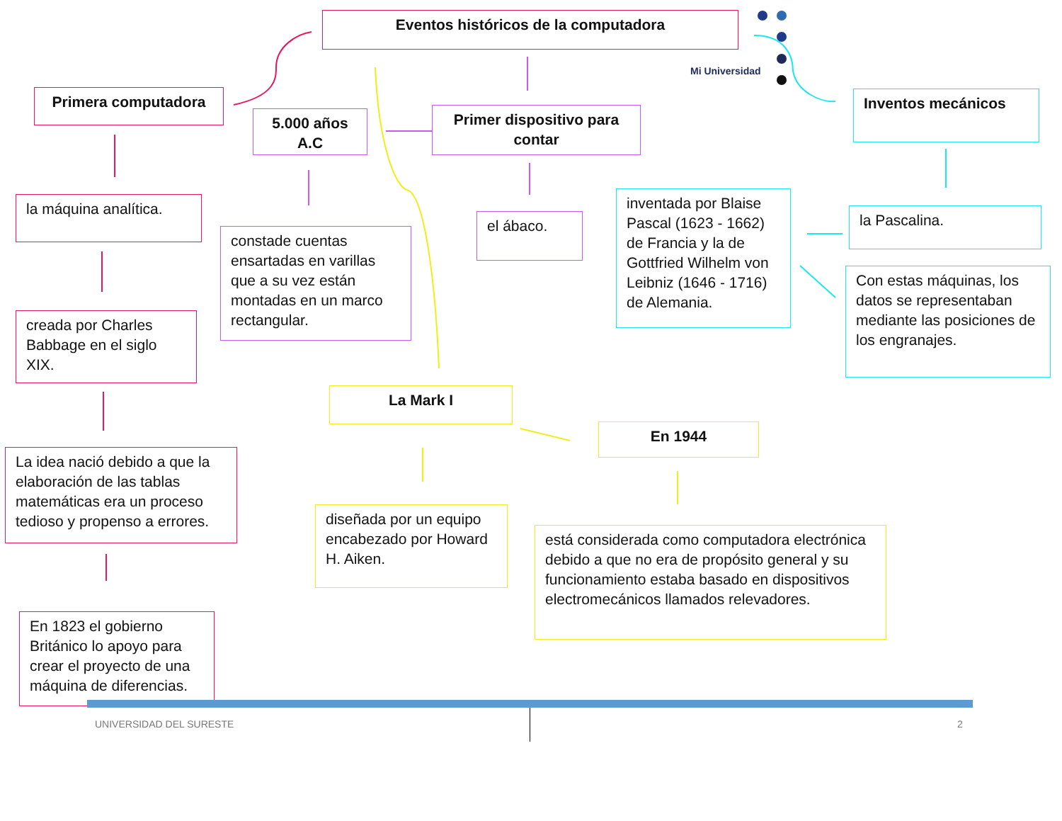Mi Universidad
Eventos históricos de la computadora
Primera computadora
5.000 años A.C
Primer dispositivo para contar
Inventos mecánicos
la máquina analítica.
constade cuentas ensartadas en varillas que a su vez están montadas en un marco rectangular.
el ábaco.
inventada por Blaise Pascal (1623 - 1662) de Francia y la de Gottfried Wilhelm von Leibniz (1646 - 1716) de Alemania.
la Pascalina.
Con estas máquinas, los datos se representaban mediante las posiciones de los engranajes.
creada por Charles Babbage en el siglo XIX.
La Mark I
En 1944
La idea nació debido a que la elaboración de las tablas matemáticas era un proceso tedioso y propenso a errores.
diseñada por un equipo encabezado por Howard H. Aiken.
está considerada como computadora electrónica debido a que no era de propósito general y su funcionamiento estaba basado en dispositivos electromecánicos llamados relevadores.
En 1823 el gobierno Británico lo apoyo para crear el proyecto de una máquina de diferencias.
UNIVERSIDAD DEL SURESTE 2